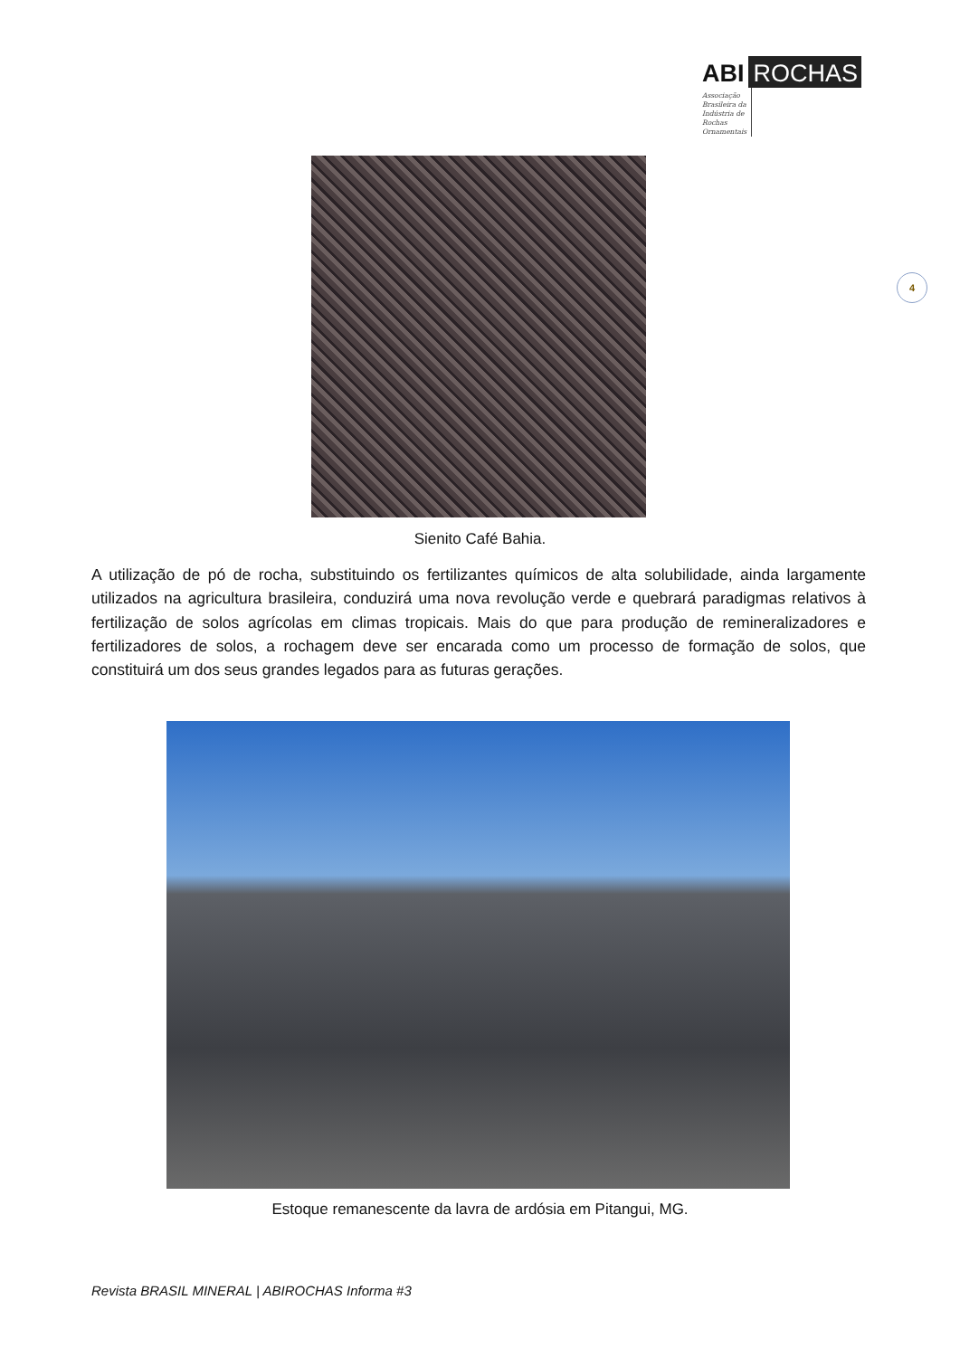ABI ROCHAS
Associação Brasileira da Indústria de Rochas Ornamentais
4
Sienito Café Bahia.
A utilização de pó de rocha, substituindo os fertilizantes químicos de alta solubilidade, ainda largamente utilizados na agricultura brasileira, conduzirá uma nova revolução verde e quebrará paradigmas relativos à fertilização de solos agrícolas em climas tropicais. Mais do que para produção de remineralizadores e fertilizadores de solos, a rochagem deve ser encarada como um processo de formação de solos, que constituirá um dos seus grandes legados para as futuras gerações.
Estoque remanescente da lavra de ardósia em Pitangui, MG.
Revista BRASIL MINERAL | ABIROCHAS Informa #3